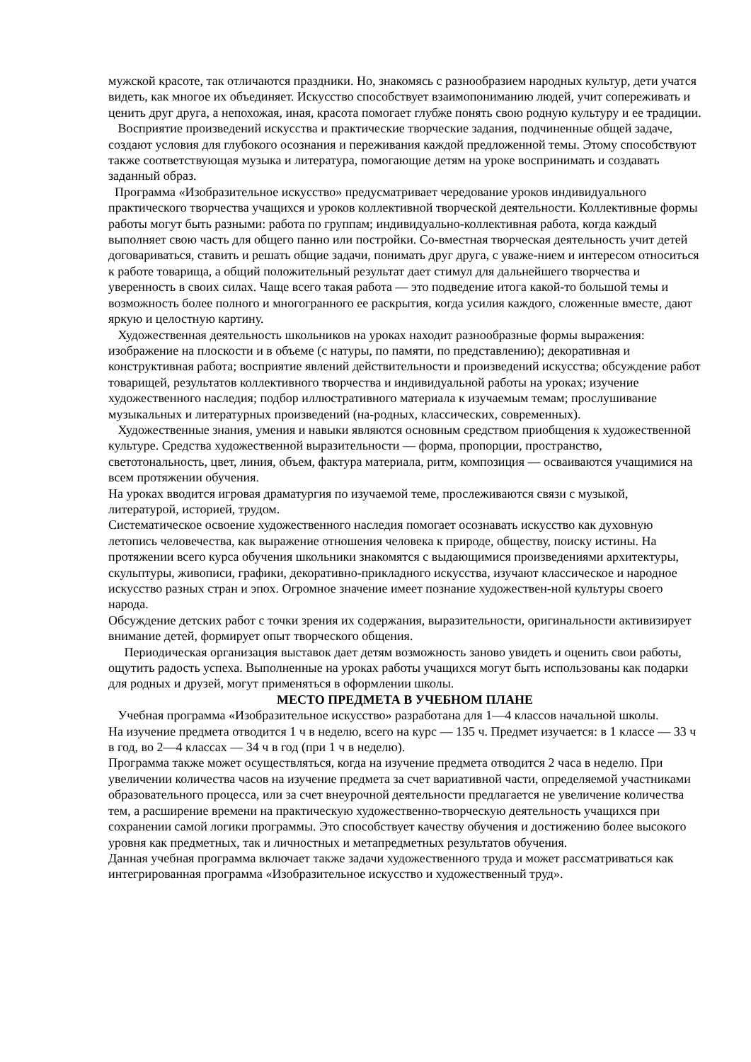мужской красоте, так отличаются праздники. Но, знакомясь с разнообразием народных культур, дети учатся видеть, как многое их объединяет. Искусство способствует взаимопониманию людей, учит сопереживать и ценить друг друга, а непохожая, иная, красота помогает глубже понять свою родную культуру и ее традиции.
Восприятие произведений искусства и практические творческие задания, подчиненные общей задаче, создают условия для глубокого осознания и переживания каждой предложенной темы. Этому способствуют также соответствующая музыка и литература, помогающие детям на уроке воспринимать и создавать заданный образ.
Программа «Изобразительное искусство» предусматривает чередование уроков индивидуального практического творчества учащихся и уроков коллективной творческой деятельности. Коллективные формы работы могут быть разными: работа по группам; индивидуально-коллективная работа, когда каждый выполняет свою часть для общего панно или постройки. Со-вместная творческая деятельность учит детей договариваться, ставить и решать общие задачи, понимать друг друга, с уваже-нием и интересом относиться к работе товарища, а общий положительный результат дает стимул для дальнейшего творчества и уверенность в своих силах. Чаще всего такая работа — это подведение итога какой-то большой темы и возможность более полного и многогранного ее раскрытия, когда усилия каждого, сложенные вместе, дают яркую и целостную картину.
Художественная деятельность школьников на уроках находит разнообразные формы выражения: изображение на плоскости и в объеме (с натуры, по памяти, по представлению); декоративная и конструктивная работа; восприятие явлений действительности и произведений искусства; обсуждение работ товарищей, результатов коллективного творчества и индивидуальной работы на уроках; изучение художественного наследия; подбор иллюстративного материала к изучаемым темам; прослушивание музыкальных и литературных произведений (на-родных, классических, современных).
Художественные знания, умения и навыки являются основным средством приобщения к художественной культуре. Средства художественной выразительности — форма, пропорции, пространство, светотональность, цвет, линия, объем, фактура материала, ритм, композиция — осваиваются учащимися на всем протяжении обучения.
На уроках вводится игровая драматургия по изучаемой теме, прослеживаются связи с музыкой, литературой, историей, трудом.
Систематическое освоение художественного наследия помогает осознавать искусство как духовную летопись человечества, как выражение отношения человека к природе, обществу, поиску истины. На протяжении всего курса обучения школьники знакомятся с выдающимися произведениями архитектуры, скульптуры, живописи, графики, декоративно-прикладного искусства, изучают классическое и народное искусство разных стран и эпох. Огромное значение имеет познание художествен-ной культуры своего народа.
Обсуждение детских работ с точки зрения их содержания, выразительности, оригинальности активизирует внимание детей, формирует опыт творческого общения.
Периодическая организация выставок дает детям возможность заново увидеть и оценить свои работы, ощутить радость успеха. Выполненные на уроках работы учащихся могут быть использованы как подарки для родных и друзей, могут применяться в оформлении школы.
МЕСТО ПРЕДМЕТА В УЧЕБНОМ ПЛАНЕ
Учебная программа «Изобразительное искусство» разработана для 1—4 классов начальной школы.
На изучение предмета отводится 1 ч в неделю, всего на курс — 135 ч. Предмет изучается: в 1 классе — 33 ч в год, во 2—4 классах — 34 ч в год (при 1 ч в неделю).
Программа также может осуществляться, когда на изучение предмета отводится 2 часа в неделю. При увеличении количества часов на изучение предмета за счет вариативной части, определяемой участниками образовательного процесса, или за счет внеурочной деятельности предлагается не увеличение количества тем, а расширение времени на практическую художественно-творческую деятельность учащихся при сохранении самой логики программы. Это способствует качеству обучения и достижению более высокого уровня как предметных, так и личностных и метапредметных результатов обучения.
Данная учебная программа включает также задачи художественного труда и может рассматриваться как интегрированная программа «Изобразительное искусство и художественный труд».